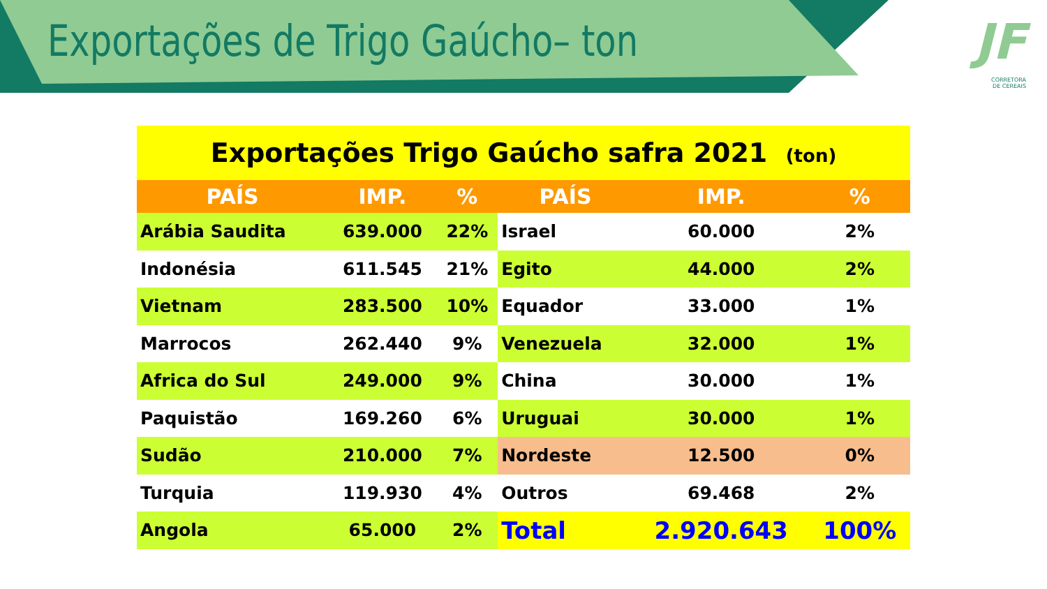Exportações de Trigo Gaúcho– ton
JF
CORRETORA
DE CEREAIS
| Exportações Trigo Gaúcho safra 2021 (ton) | | | | | |
| --- | --- | --- | --- | --- | --- |
| PAÍS | IMP. | % | PAÍS | IMP. | % |
| Arábia Saudita | 639.000 | 22% | Israel | 60.000 | 2% |
| Indonésia | 611.545 | 21% | Egito | 44.000 | 2% |
| Vietnam | 283.500 | 10% | Equador | 33.000 | 1% |
| Marrocos | 262.440 | 9% | Venezuela | 32.000 | 1% |
| Africa do Sul | 249.000 | 9% | China | 30.000 | 1% |
| Paquistão | 169.260 | 6% | Uruguai | 30.000 | 1% |
| Sudão | 210.000 | 7% | Nordeste | 12.500 | 0% |
| Turquia | 119.930 | 4% | Outros | 69.468 | 2% |
| Angola | 65.000 | 2% | Total | 2.920.643 | 100% |